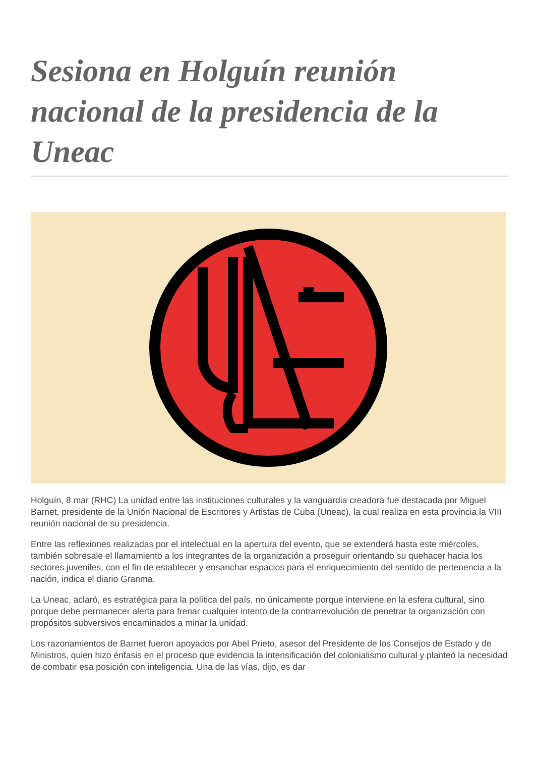Sesiona en Holguín reunión nacional de la presidencia de la Uneac
Holguín, 8 mar (RHC) La unidad entre las instituciones culturales y la vanguardia creadora fue destacada por Miguel Barnet, presidente de la Unión Nacional de Escritores y Artistas de Cuba (Uneac), la cual realiza en esta provincia la VIII reunión nacional de su presidencia.
Entre las reflexiones realizadas por el intelectual en la apertura del evento, que se extenderá hasta este miércoles, también sobresale el llamamiento a los integrantes de la organización a proseguir orientando su quehacer hacia los sectores juveniles, con el fin de establecer y ensanchar espacios para el enriquecimiento del sentido de pertenencia a la nación, indica el diario Granma.
La Uneac, aclaró, es estratégica para la política del país, no únicamente porque interviene en la esfera cultural, sino porque debe permanecer alerta para frenar cualquier intento de la contrarrevolución de penetrar la organización con propósitos subversivos encaminados a minar la unidad.
Los razonamientos de Barnet fueron apoyados por Abel Prieto, asesor del Presidente de los Consejos de Estado y de Ministros, quien hizo énfasis en el proceso que evidencia la intensificación del colonialismo cultural y planteó la necesidad de combatir esa posición con inteligencia. Una de las vías, dijo, es dar